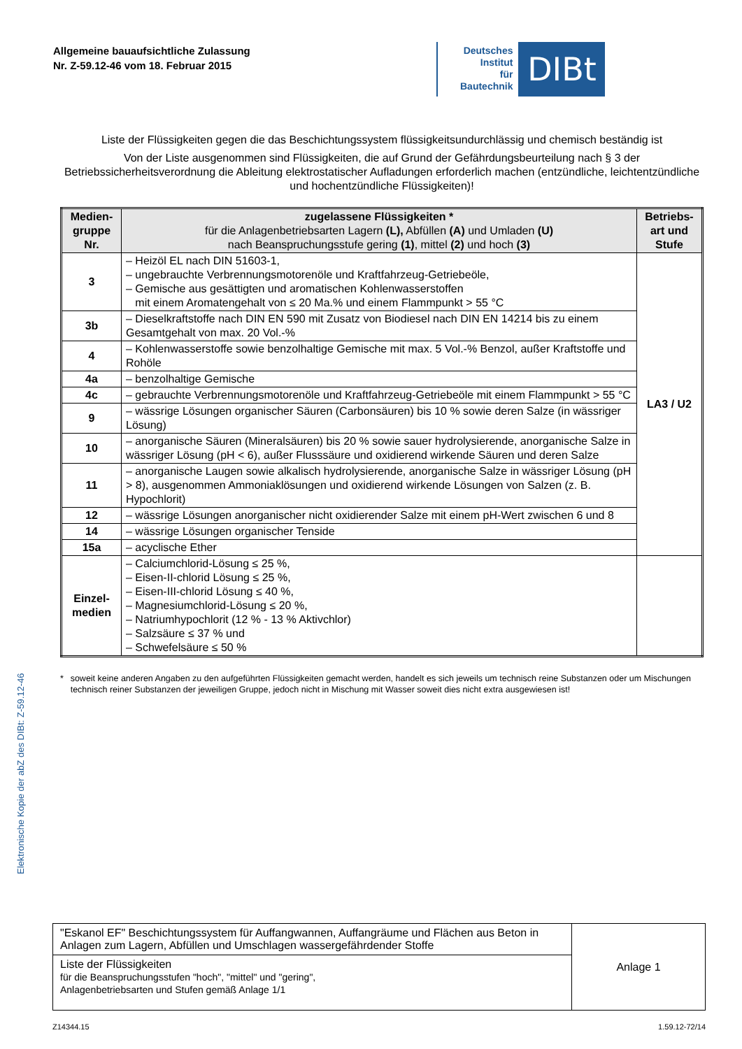Allgemeine bauaufsichtliche Zulassung
Nr. Z-59.12-46 vom 18. Februar 2015
Deutsches
Institut
für
Bautechnik
DIBt
Liste der Flüssigkeiten gegen die das Beschichtungssystem flüssigkeitsundurchlässig und chemisch beständig ist
Von der Liste ausgenommen sind Flüssigkeiten, die auf Grund der Gefährdungsbeurteilung nach § 3 der Betriebssicherheitsverordnung die Ableitung elektrostatischer Aufladungen erforderlich machen (entzündliche, leichtentzündliche und hochentzündliche Flüssigkeiten)!
| Medien- gruppe Nr. | zugelassene Flüssigkeiten * für die Anlagenbetriebsarten Lagern (L), Abfüllen (A) und Umladen (U) nach Beanspruchungsstufe gering (1) , mittel (2) und hoch (3) | Betriebs- art und Stufe |
| --- | --- | --- |
| 3 | – Heizöl EL nach DIN 51603-1, – ungebrauchte Verbrennungsmotorenöle und Kraftfahrzeug-Getriebeöle, – Gemische aus gesättigten und aromatischen Kohlenwasserstoffen mit einem Aromatengehalt von ≤ 20 Ma.% und einem Flammpunkt > 55 °C | LA3 / U2 |
| 3b | – Dieselkraftstoffe nach DIN EN 590 mit Zusatz von Biodiesel nach DIN EN 14214 bis zu einem Gesamtgehalt von max. 20 Vol.-% | |
| 4 | – Kohlenwasserstoffe sowie benzolhaltige Gemische mit max. 5 Vol.-% Benzol, außer Kraftstoffe und Rohöle | |
| 4a | – benzolhaltige Gemische | |
| 4c | – gebrauchte Verbrennungsmotorenöle und Kraftfahrzeug-Getriebeöle mit einem Flammpunkt > 55 °C | |
| 9 | – wässrige Lösungen organischer Säuren (Carbonsäuren) bis 10 % sowie deren Salze (in wässriger Lösung) | |
| 10 | – anorganische Säuren (Mineralsäuren) bis 20 % sowie sauer hydrolysierende, anorganische Salze in wässriger Lösung (pH < 6), außer Flusssäure und oxidierend wirkende Säuren und deren Salze | |
| 11 | – anorganische Laugen sowie alkalisch hydrolysierende, anorganische Salze in wässriger Lösung (pH > 8), ausgenommen Ammoniaklösungen und oxidierend wirkende Lösungen von Salzen (z. B. Hypochlorit) | |
| 12 | – wässrige Lösungen anorganischer nicht oxidierender Salze mit einem pH-Wert zwischen 6 und 8 | |
| 14 | – wässrige Lösungen organischer Tenside | |
| 15a | – acyclische Ether | |
| Einzel- medien | – Calciumchlorid-Lösung ≤ 25 %, – Eisen-II-chlorid Lösung ≤ 25 %, – Eisen-III-chlorid Lösung ≤ 40 %, – Magnesiumchlorid-Lösung ≤ 20 %, – Natriumhypochlorit (12 % - 13 % Aktivchlor) – Salzsäure ≤ 37 % und – Schwefelsäure ≤ 50 % | |
* soweit keine anderen Angaben zu den aufgeführten Flüssigkeiten gemacht werden, handelt es sich jeweils um technisch reine Substanzen oder um Mischungen technisch reiner Substanzen der jeweiligen Gruppe, jedoch nicht in Mischung mit Wasser soweit dies nicht extra ausgewiesen ist!
Elektronische Kopie der abZ des DIBt: Z-59.12-46
| "Eskanol EF" Beschichtungssystem für Auffangwannen, Auffangräume und Flächen aus Beton in Anlagen zum Lagern, Abfüllen und Umschlagen wassergefährdender Stoffe | Anlage 1 |
| Liste der Flüssigkeiten für die Beanspruchungsstufen "hoch", "mittel" und "gering", Anlagenbetriebsarten und Stufen gemäß Anlage 1/1 | |
Z14344.15 1.59.12-72/14